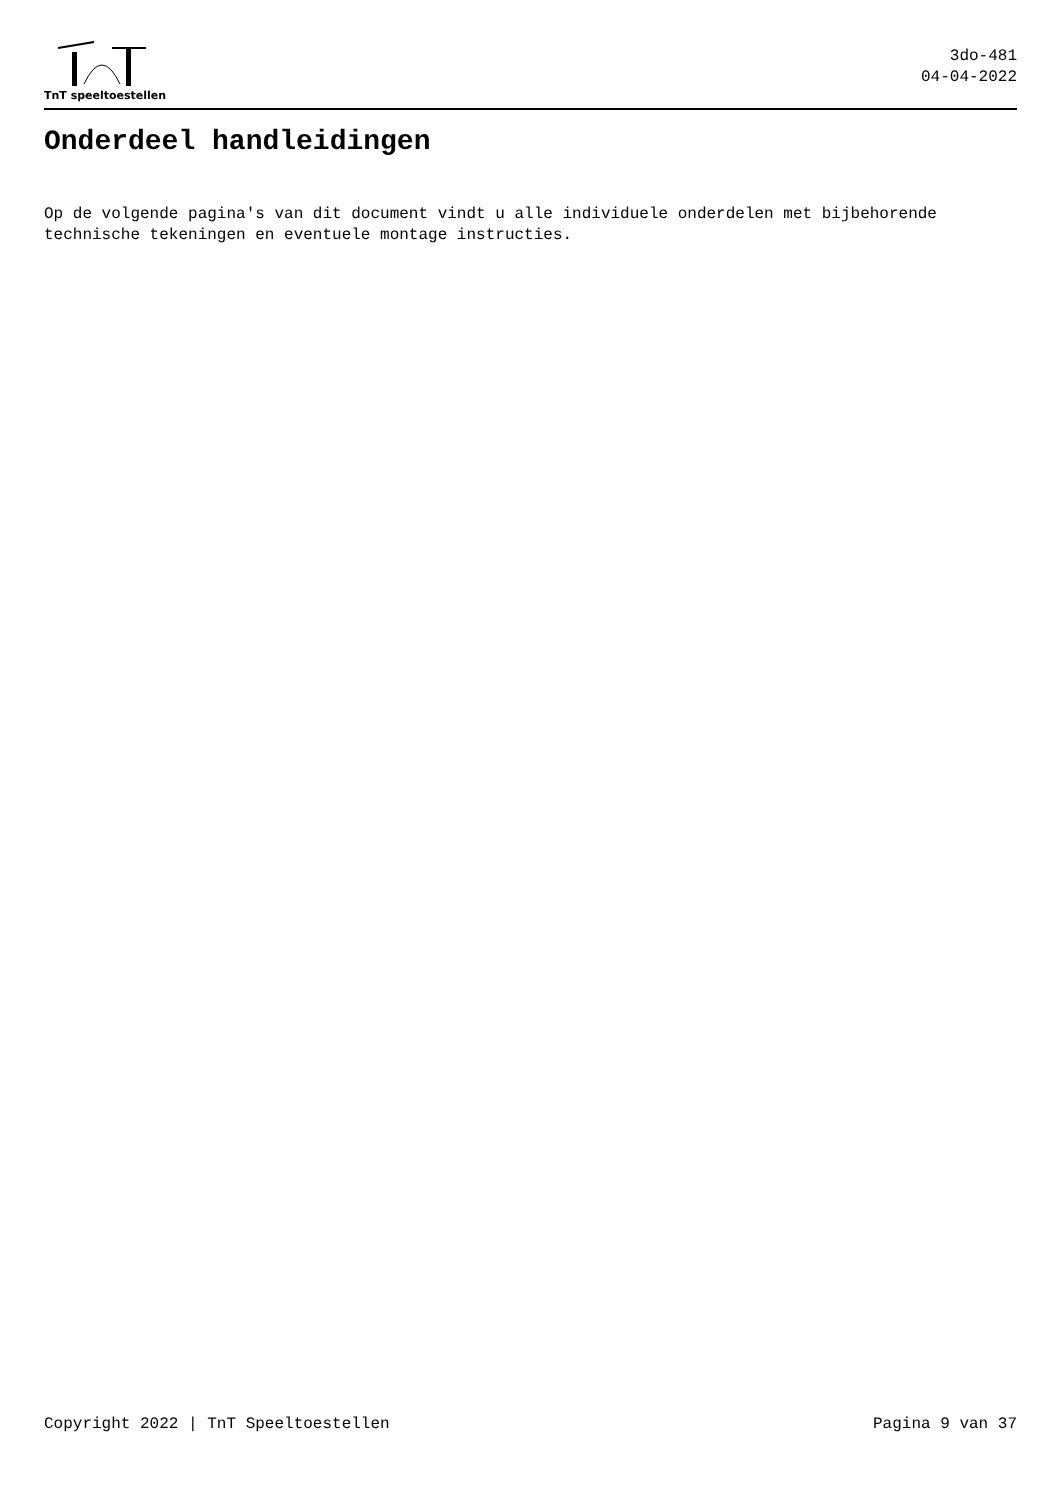TnT speeltoestellen
3do-481
04-04-2022
Onderdeel handleidingen
Op de volgende pagina's van dit document vindt u alle individuele onderdelen met bijbehorende technische tekeningen en eventuele montage instructies.
Copyright 2022 | TnT Speeltoestellen Pagina 9 van 37